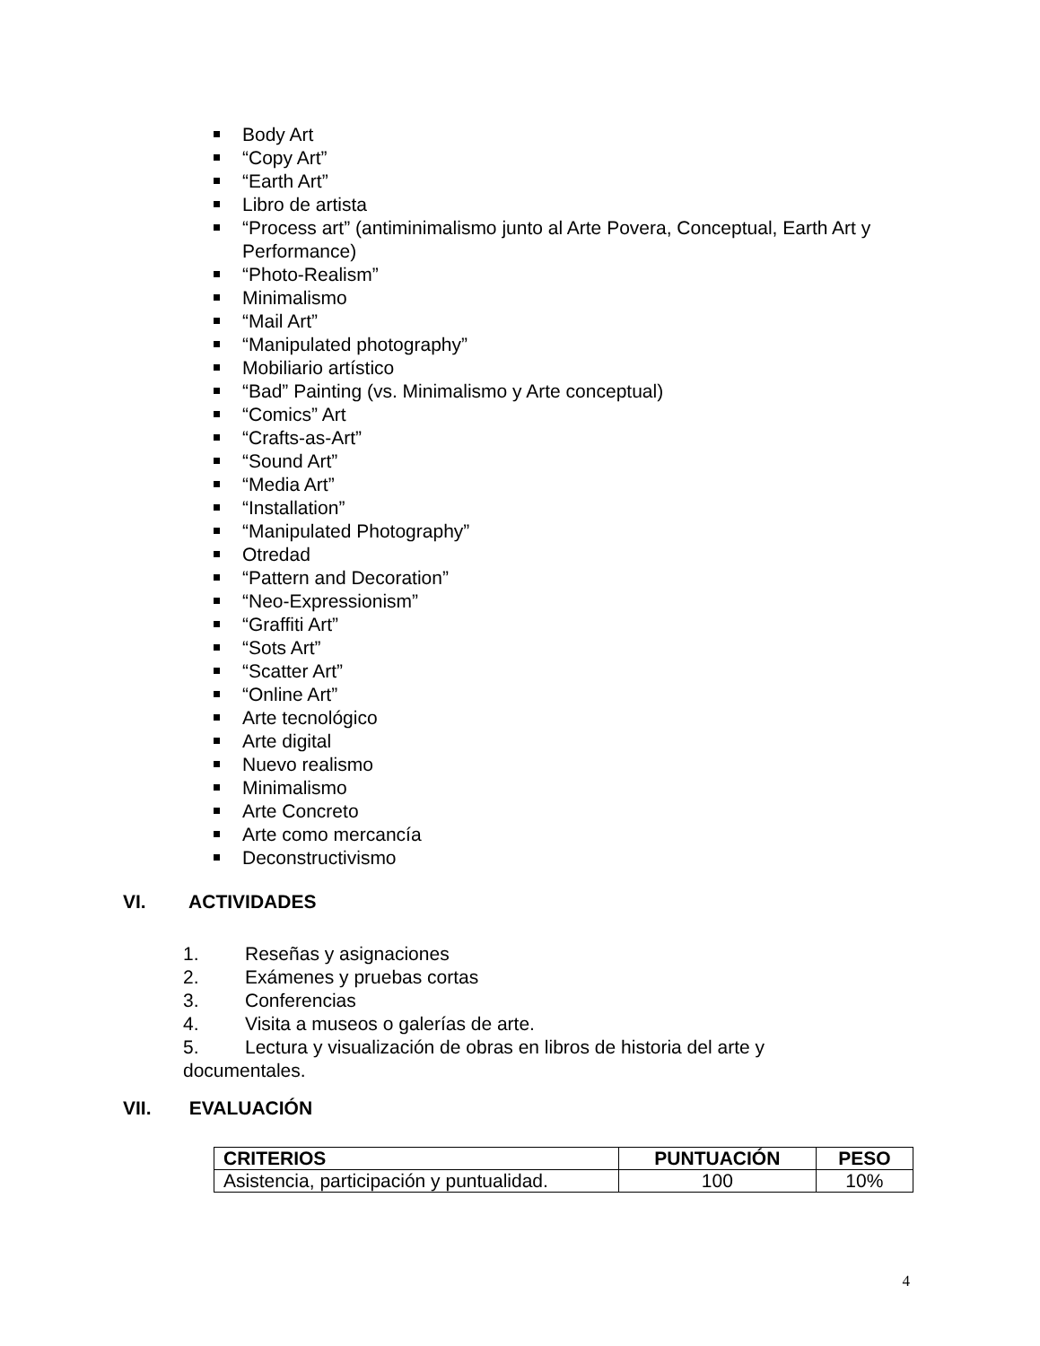Body Art
“Copy Art”
“Earth Art”
Libro de artista
“Process art” (antiminimalismo junto al Arte Povera, Conceptual, Earth Art y Performance)
“Photo-Realism”
Minimalismo
“Mail Art”
“Manipulated photography”
Mobiliario artístico
“Bad” Painting (vs. Minimalismo y Arte conceptual)
“Comics” Art
“Crafts-as-Art”
“Sound Art”
“Media Art”
“Installation”
“Manipulated Photography”
Otredad
“Pattern and Decoration”
“Neo-Expressionism”
“Graffiti Art”
“Sots Art”
“Scatter Art”
“Online Art”
Arte tecnológico
Arte digital
Nuevo realismo
Minimalismo
Arte Concreto
Arte como mercancía
Deconstructivismo
VI. ACTIVIDADES
1. Reseñas y asignaciones
2. Exámenes y pruebas cortas
3. Conferencias
4. Visita a museos o galerías de arte.
5. Lectura y visualización de obras en libros de historia del arte y documentales.
VII. EVALUACIÓN
| CRITERIOS | PUNTUACIÓN | PESO |
| --- | --- | --- |
| Asistencia, participación y puntualidad. | 100 | 10% |
4